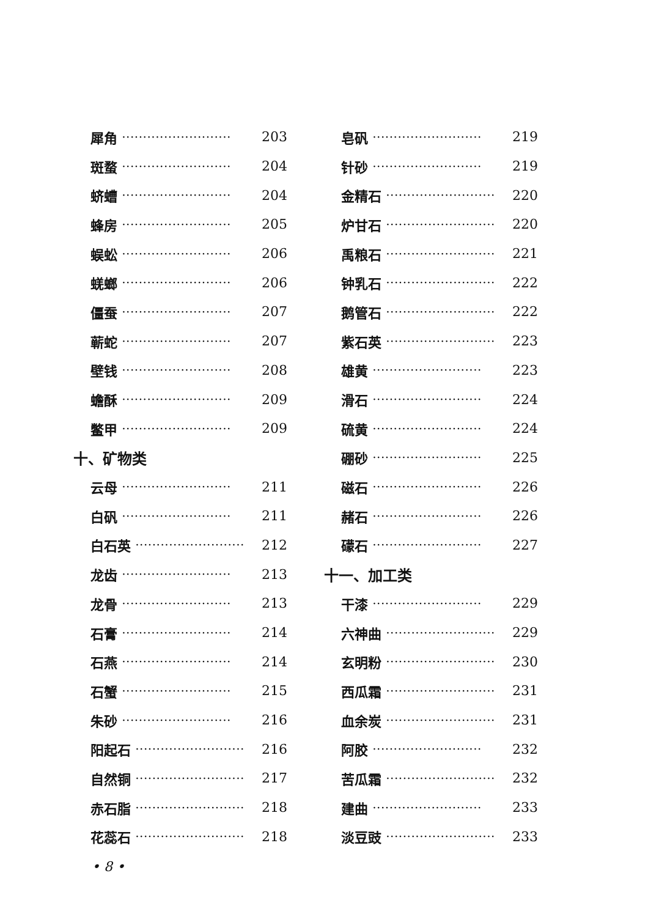犀角 ·························· 203
斑蝥 ·························· 204
蛴螬 ·························· 204
蜂房 ·························· 205
蜈蚣 ·························· 206
蜣螂 ·························· 206
僵蚕 ·························· 207
蕲蛇 ·························· 207
壁钱 ·························· 208
蟾酥 ·························· 209
鳖甲 ·························· 209
十、矿物类
云母 ·························· 211
白矾 ·························· 211
白石英 ·························· 212
龙齿 ·························· 213
龙骨 ·························· 213
石膏 ·························· 214
石燕 ·························· 214
石蟹 ·························· 215
朱砂 ·························· 216
阳起石 ·························· 216
自然铜 ·························· 217
赤石脂 ·························· 218
花蕊石 ·························· 218
皂矾 ·························· 219
针砂 ·························· 219
金精石 ·························· 220
炉甘石 ·························· 220
禹粮石 ·························· 221
钟乳石 ·························· 222
鹅管石 ·························· 222
紫石英 ·························· 223
雄黄 ·························· 223
滑石 ·························· 224
硫黄 ·························· 224
硼砂 ·························· 225
磁石 ·························· 226
赭石 ·························· 226
礞石 ·························· 227
十一、加工类
干漆 ·························· 229
六神曲 ·························· 229
玄明粉 ·························· 230
西瓜霜 ·························· 231
血余炭 ·························· 231
阿胶 ·························· 232
苦瓜霜 ·························· 232
建曲 ·························· 233
淡豆豉 ·························· 233
• 8 •